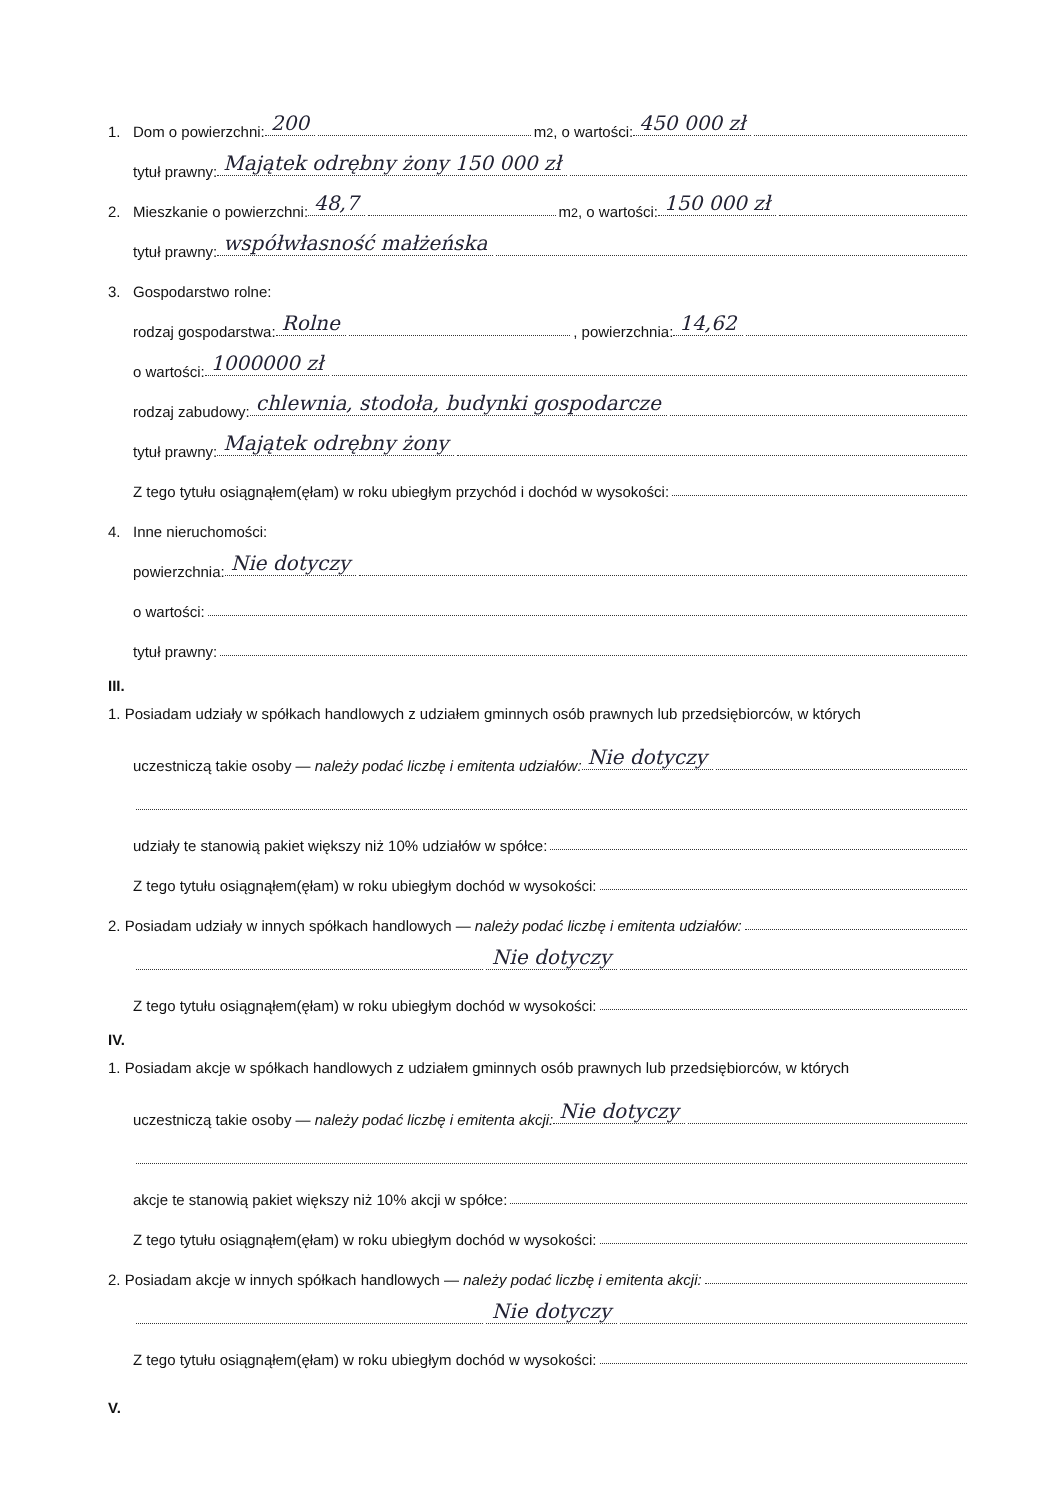1. Dom o powierzchni: 200 m<sup>2</sup>, o wartości: 450 000 zł
tytuł prawny: Majątek odrębny żony 150 000 zł
2. Mieszkanie o powierzchni: 48,7 m<sup>2</sup>, o wartości: 150 000 zł
tytuł prawny: współwłasność małżeńska
3. Gospodarstwo rolne:
rodzaj gospodarstwa: Rolne , powierzchnia: 14,62
o wartości: 1000000 zł
rodzaj zabudowy: chlewnia, stodoła, budynki gospodarcze
tytuł prawny: Majątek odrębny żony
Z tego tytułu osiągnąłem(ęłam) w roku ubiegłym przychód i dochód w wysokości:
4. Inne nieruchomości:
powierzchnia: Nie dotyczy
o wartości:
tytuł prawny:
III.
1. Posiadam udziały w spółkach handlowych z udziałem gminnych osób prawnych lub przedsiębiorców, w których
uczestniczą takie osoby — należy podać liczbę i emitenta udziałów: Nie dotyczy
udziały te stanowią pakiet większy niż 10% udziałów w spółce:
Z tego tytułu osiągnąłem(ęłam) w roku ubiegłym dochód w wysokości:
2. Posiadam udziały w innych spółkach handlowych — należy podać liczbę i emitenta udziałów:
Nie dotyczy
Z tego tytułu osiągnąłem(ęłam) w roku ubiegłym dochód w wysokości:
IV.
1. Posiadam akcje w spółkach handlowych z udziałem gminnych osób prawnych lub przedsiębiorców, w których
uczestniczą takie osoby — należy podać liczbę i emitenta akcji: Nie dotyczy
akcje te stanowią pakiet większy niż 10% akcji w spółce:
Z tego tytułu osiągnąłem(ęłam) w roku ubiegłym dochód w wysokości:
2. Posiadam akcje w innych spółkach handlowych — należy podać liczbę i emitenta akcji:
Nie dotyczy
Z tego tytułu osiągnąłem(ęłam) w roku ubiegłym dochód w wysokości:
V.